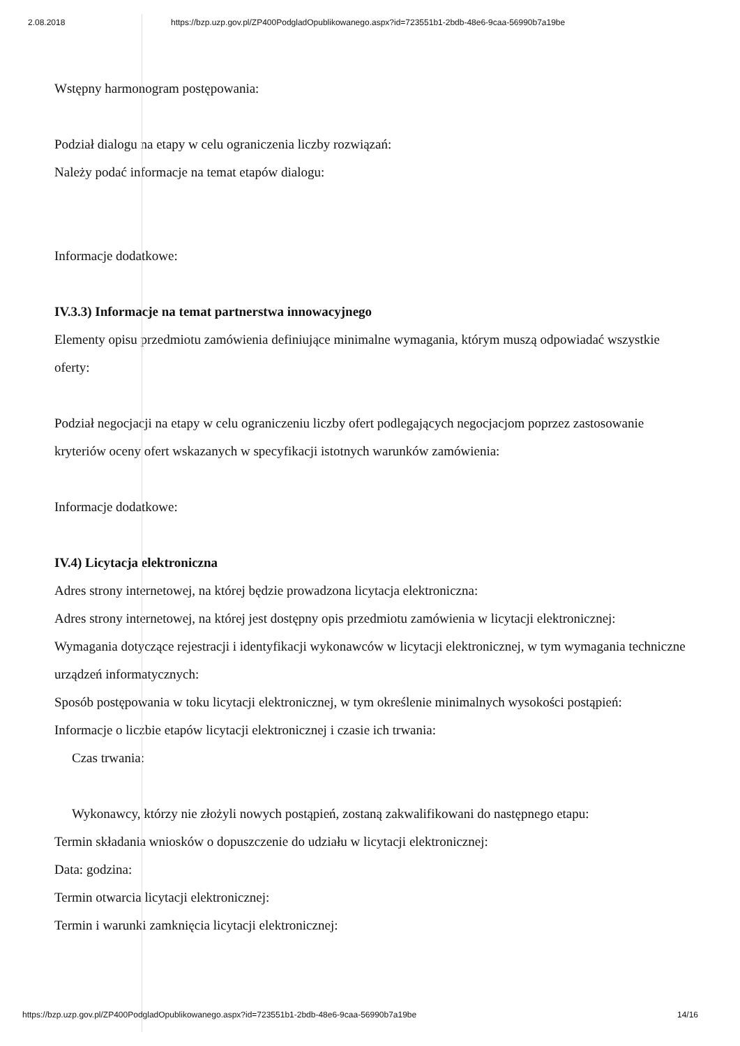2.08.2018 https://bzp.uzp.gov.pl/ZP400PodgladOpublikowanego.aspx?id=723551b1-2bdb-48e6-9caa-56990b7a19be
Wstępny harmonogram postępowania:
Podział dialogu na etapy w celu ograniczenia liczby rozwiązań:
Należy podać informacje na temat etapów dialogu:
Informacje dodatkowe:
IV.3.3) Informacje na temat partnerstwa innowacyjnego
Elementy opisu przedmiotu zamówienia definiujące minimalne wymagania, którym muszą odpowiadać wszystkie oferty:
Podział negocjacji na etapy w celu ograniczeniu liczby ofert podlegających negocjacjom poprzez zastosowanie kryteriów oceny ofert wskazanych w specyfikacji istotnych warunków zamówienia:
Informacje dodatkowe:
IV.4) Licytacja elektroniczna
Adres strony internetowej, na której będzie prowadzona licytacja elektroniczna:
Adres strony internetowej, na której jest dostępny opis przedmiotu zamówienia w licytacji elektronicznej:
Wymagania dotyczące rejestracji i identyfikacji wykonawców w licytacji elektronicznej, w tym wymagania techniczne urządzeń informatycznych:
Sposób postępowania w toku licytacji elektronicznej, w tym określenie minimalnych wysokości postąpień:
Informacje o liczbie etapów licytacji elektronicznej i czasie ich trwania:
Czas trwania:
Wykonawcy, którzy nie złożyli nowych postąpień, zostaną zakwalifikowani do następnego etapu:
Termin składania wniosków o dopuszczenie do udziału w licytacji elektronicznej:
Data: godzina:
Termin otwarcia licytacji elektronicznej:
Termin i warunki zamknięcia licytacji elektronicznej:
https://bzp.uzp.gov.pl/ZP400PodgladOpublikowanego.aspx?id=723551b1-2bdb-48e6-9caa-56990b7a19be 14/16